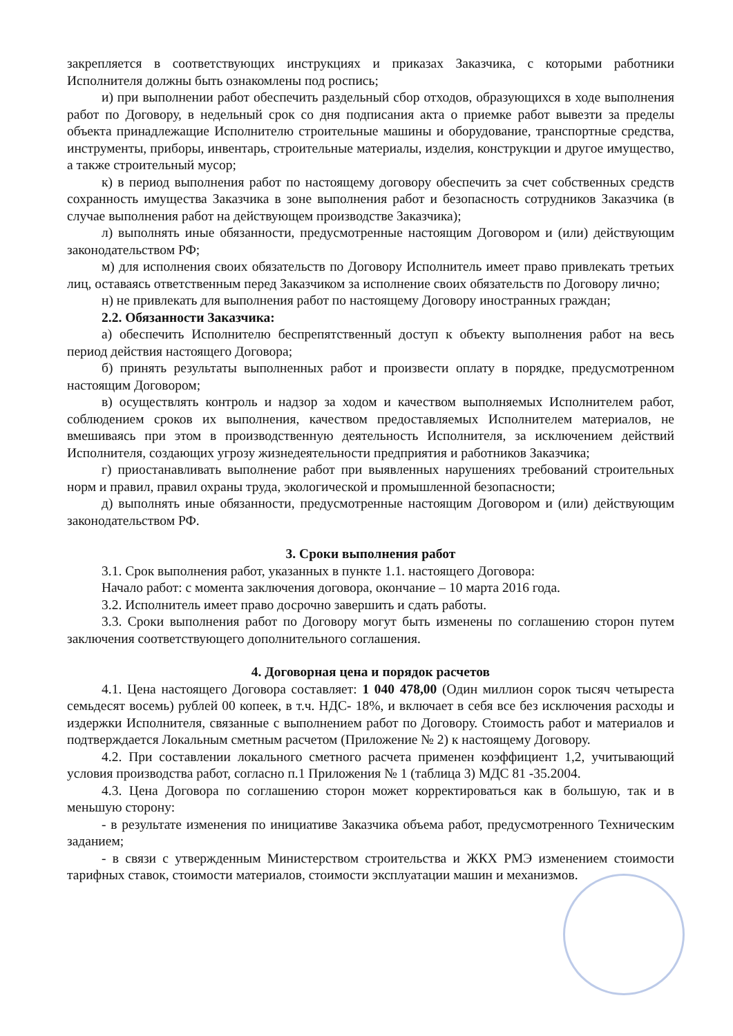закрепляется в соответствующих инструкциях и приказах Заказчика, с которыми работники Исполнителя должны быть ознакомлены под роспись;
и) при выполнении работ обеспечить раздельный сбор отходов, образующихся в ходе выполнения работ по Договору, в недельный срок со дня подписания акта о приемке работ вывезти за пределы объекта принадлежащие Исполнителю строительные машины и оборудование, транспортные средства, инструменты, приборы, инвентарь, строительные материалы, изделия, конструкции и другое имущество, а также строительный мусор;
к) в период выполнения работ по настоящему договору обеспечить за счет собственных средств сохранность имущества Заказчика в зоне выполнения работ и безопасность сотрудников Заказчика (в случае выполнения работ на действующем производстве Заказчика);
л) выполнять иные обязанности, предусмотренные настоящим Договором и (или) действующим законодательством РФ;
м) для исполнения своих обязательств по Договору Исполнитель имеет право привлекать третьих лиц, оставаясь ответственным перед Заказчиком за исполнение своих обязательств по Договору лично;
н) не привлекать для выполнения работ по настоящему Договору иностранных граждан;
2.2. Обязанности Заказчика:
а) обеспечить Исполнителю беспрепятственный доступ к объекту выполнения работ на весь период действия настоящего Договора;
б) принять результаты выполненных работ и произвести оплату в порядке, предусмотренном настоящим Договором;
в) осуществлять контроль и надзор за ходом и качеством выполняемых Исполнителем работ, соблюдением сроков их выполнения, качеством предоставляемых Исполнителем материалов, не вмешиваясь при этом в производственную деятельность Исполнителя, за исключением действий Исполнителя, создающих угрозу жизнедеятельности предприятия и работников Заказчика;
г) приостанавливать выполнение работ при выявленных нарушениях требований строительных норм и правил, правил охраны труда, экологической и промышленной безопасности;
д) выполнять иные обязанности, предусмотренные настоящим Договором и (или) действующим законодательством РФ.
3. Сроки выполнения работ
3.1. Срок выполнения работ, указанных в пункте 1.1. настоящего Договора:
Начало работ: с момента заключения договора, окончание – 10 марта 2016 года.
3.2. Исполнитель имеет право досрочно завершить и сдать работы.
3.3. Сроки выполнения работ по Договору могут быть изменены по соглашению сторон путем заключения соответствующего дополнительного соглашения.
4. Договорная цена и порядок расчетов
4.1. Цена настоящего Договора составляет: 1 040 478,00 (Один миллион сорок тысяч четыреста семьдесят восемь) рублей 00 копеек, в т.ч. НДС- 18%, и включает в себя все без исключения расходы и издержки Исполнителя, связанные с выполнением работ по Договору. Стоимость работ и материалов и подтверждается Локальным сметным расчетом (Приложение № 2) к настоящему Договору.
4.2. При составлении локального сметного расчета применен коэффициент 1,2, учитывающий условия производства работ, согласно п.1 Приложения № 1 (таблица 3) МДС 81 -35.2004.
4.3. Цена Договора по соглашению сторон может корректироваться как в большую, так и в меньшую сторону:
- в результате изменения по инициативе Заказчика объема работ, предусмотренного Техническим заданием;
- в связи с утвержденным Министерством строительства и ЖКХ РМЭ изменением стоимости тарифных ставок, стоимости материалов, стоимости эксплуатации машин и механизмов.